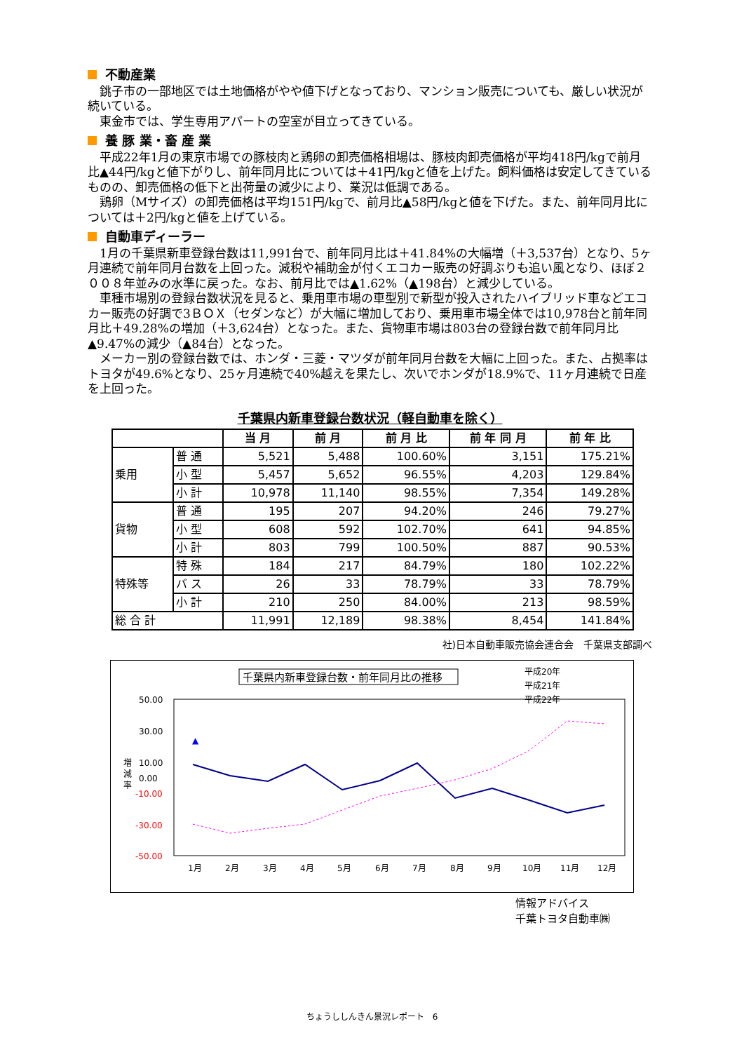不動産業
銚子市の一部地区では土地価格がやや値下げとなっており、マンション販売についても、厳しい状況が続いている。
東金市では、学生専用アパートの空室が目立ってきている。
養 豚 業・畜 産 業
平成22年1月の東京市場での豚枝肉と鶏卵の卸売価格相場は、豚枝肉卸売価格が平均418円/kgで前月比▲44円/kgと値下がりし、前年同月比については＋41円/kgと値を上げた。飼料価格は安定してきているものの、卸売価格の低下と出荷量の減少により、業況は低調である。
鶏卵（Mサイズ）の卸売価格は平均151円/kgで、前月比▲58円/kgと値を下げた。また、前年同月比については＋2円/kgと値を上げている。
自動車ディーラー
1月の千葉県新車登録台数は11,991台で、前年同月比は＋41.84%の大幅増（＋3,537台）となり、5ヶ月連続で前年同月台数を上回った。減税や補助金が付くエコカー販売の好調ぶりも追い風となり、ほぼ２００８年並みの水準に戻った。なお、前月比では▲1.62%（▲198台）と減少している。
車種市場別の登録台数状況を見ると、乗用車市場の車型別で新型が投入されたハイブリッド車などエコカー販売の好調で3ＢＯＸ（セダンなど）が大幅に増加しており、乗用車市場全体では10,978台と前年同月比＋49.28%の増加（＋3,624台）となった。また、貨物車市場は803台の登録台数で前年同月比▲9.47%の減少（▲84台）となった。
メーカー別の登録台数では、ホンダ・三菱・マツダが前年同月台数を大幅に上回った。また、占拠率はトヨタが49.6%となり、25ヶ月連続で40%越えを果たし、次いでホンダが18.9%で、11ヶ月連続で日産を上回った。
千葉県内新車登録台数状況（軽自動車を除く）
| | | 当 月 | 前 月 | 前 月 比 | 前 年 同 月 | 前 年 比 |
| --- | --- | --- | --- | --- | --- | --- |
| 乗用 | 普 通 | 5,521 | 5,488 | 100.60% | 3,151 | 175.21% |
| | 小 型 | 5,457 | 5,652 | 96.55% | 4,203 | 129.84% |
| | 小 計 | 10,978 | 11,140 | 98.55% | 7,354 | 149.28% |
| 貨物 | 普 通 | 195 | 207 | 94.20% | 246 | 79.27% |
| | 小 型 | 608 | 592 | 102.70% | 641 | 94.85% |
| | 小 計 | 803 | 799 | 100.50% | 887 | 90.53% |
| 特殊等 | 特 殊 | 184 | 217 | 84.79% | 180 | 102.22% |
| | バ ス | 26 | 33 | 78.79% | 33 | 78.79% |
| | 小 計 | 210 | 250 | 84.00% | 213 | 98.59% |
| 総 合 計 | | 11,991 | 12,189 | 98.38% | 8,454 | 141.84% |
社)日本自動車販売協会連合会　千葉県支部調べ
千葉県内新車登録台数・前年同月比の推移
平成20年
平成21年
平成22年
50.00
30.00
10.00
0.00
-10.00
-30.00
-50.00
増
減
率
▲
1月
2月
3月
4月
5月
6月
7月
8月
9月
10月
11月
12月
情報アドバイス
千葉トヨタ自動車㈱
ちょうししんきん景況レポート　6